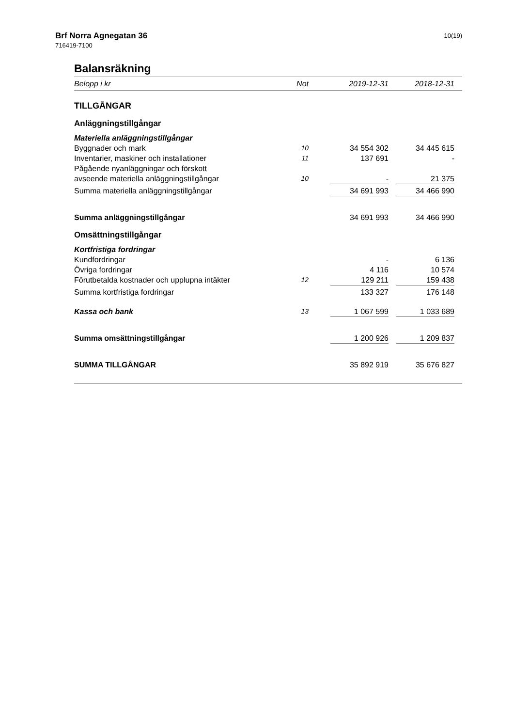Brf Norra Agnegatan 36
716419-7100
10(19)
Balansräkning
| Belopp i kr | Not | 2019-12-31 | | 2018-12-31 | |
| --- | --- | --- | --- | --- | --- |
| TILLGÅNGAR | | | | | |
| Anläggningstillgångar | | | | | |
| Materiella anläggningstillgångar | | | | | |
| Byggnader och mark | 10 | 34 554 302 | | 34 445 615 | |
| Inventarier, maskiner och installationer | 11 | 137 691 | | - | |
| Pågående nyanläggningar och förskott | | | | | |
| avseende materiella anläggningstillgångar | 10 | - | | 21 375 | |
| Summa materiella anläggningstillgångar | | 34 691 993 | | 34 466 990 | |
| Summa anläggningstillgångar | | 34 691 993 | | 34 466 990 | |
| Omsättningstillgångar | | | | | |
| Kortfristiga fordringar | | | | | |
| Kundfordringar | | - | | 6 136 | |
| Övriga fordringar | | 4 116 | | 10 574 | |
| Förutbetalda kostnader och upplupna intäkter | 12 | 129 211 | | 159 438 | |
| Summa kortfristiga fordringar | | 133 327 | | 176 148 | |
| Kassa och bank | 13 | 1 067 599 | | 1 033 689 | |
| Summa omsättningstillgångar | | 1 200 926 | | 1 209 837 | |
| SUMMA TILLGÅNGAR | | 35 892 919 | | 35 676 827 | |